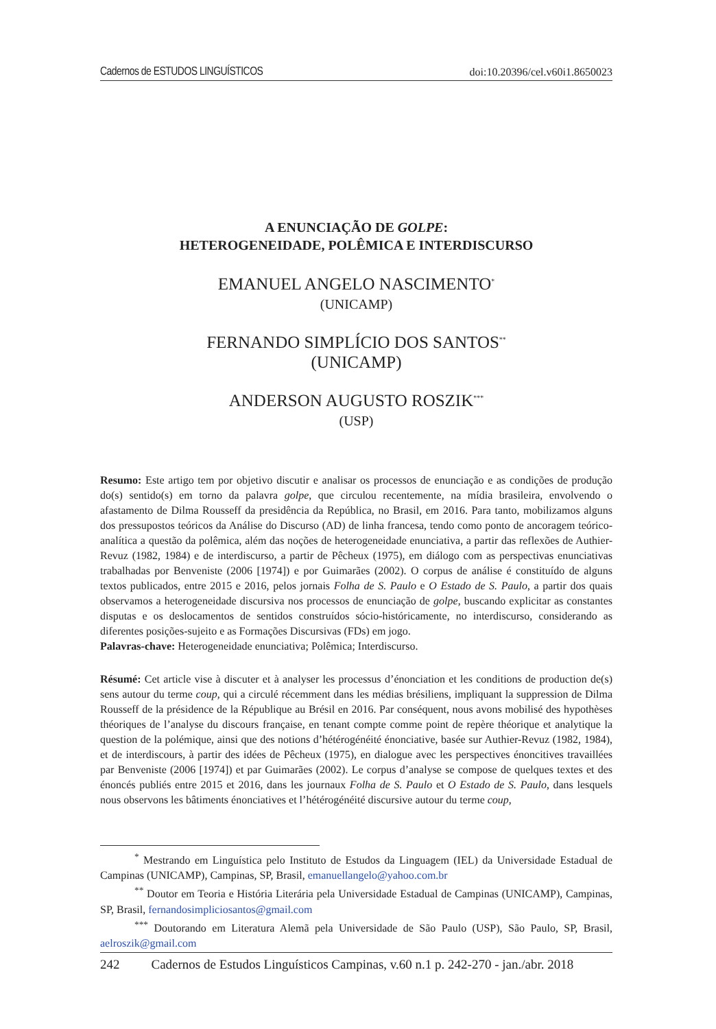Cadernos de ESTUDOS LINGUÍSTICOS doi:10.20396/cel.v60i1.8650023
A ENUNCIAÇÃO DE GOLPE:
HETEROGENEIDADE, POLÊMICA E INTERDISCURSO
EMANUEL ANGELO NASCIMENTO<sup>*</sup>
(UNICAMP)
FERNANDO SIMPLÍCIO DOS SANTOS<sup>**</sup>
(UNICAMP)
ANDERSON AUGUSTO ROSZIK<sup>***</sup>
(USP)
Resumo: Este artigo tem por objetivo discutir e analisar os processos de enunciação e as condições de produção do(s) sentido(s) em torno da palavra golpe, que circulou recentemente, na mídia brasileira, envolvendo o afastamento de Dilma Rousseff da presidência da República, no Brasil, em 2016. Para tanto, mobilizamos alguns dos pressupostos teóricos da Análise do Discurso (AD) de linha francesa, tendo como ponto de ancoragem teórico-analítica a questão da polêmica, além das noções de heterogeneidade enunciativa, a partir das reflexões de Authier-Revuz (1982, 1984) e de interdiscurso, a partir de Pêcheux (1975), em diálogo com as perspectivas enunciativas trabalhadas por Benveniste (2006 [1974]) e por Guimarães (2002). O corpus de análise é constituído de alguns textos publicados, entre 2015 e 2016, pelos jornais Folha de S. Paulo e O Estado de S. Paulo, a partir dos quais observamos a heterogeneidade discursiva nos processos de enunciação de golpe, buscando explicitar as constantes disputas e os deslocamentos de sentidos construídos sócio-histór­icamente, no interdiscurso, considerando as diferentes posições-sujeito e as Formações Discursivas (FDs) em jogo.
Palavras-chave: Heterogeneidade enunciativa; Polêmica; Interdiscurso.
Résumé: Cet article vise à discuter et à analyser les processus d’énonciation et les conditions de production de(s) sens autour du terme coup, qui a circulé récemment dans les médias brésiliens, impliquant la suppression de Dilma Rousseff de la présidence de la République au Brésil en 2016. Par conséquent, nous avons mobilisé des hypothèses théoriques de l’analyse du discours française, en tenant compte comme point de repère théorique et analytique la question de la polémique, ainsi que des notions d’hétérogénéité énonciative, basée sur Authier-Revuz (1982, 1984), et de interdiscours, à partir des idées de Pêcheux (1975), en dialogue avec les perspectives énoncitives travaillées par Benveniste (2006 [1974]) et par Guimarães (2002). Le corpus d’analyse se compose de quelques textes et des énoncés publiés entre 2015 et 2016, dans les journaux Folha de S. Paulo et O Estado de S. Paulo, dans lesquels nous observons les bâtiments énonciatives et l’hétérogénéité discursive autour du terme coup,
<sup>*</sup> Mestrando em Linguística pelo Instituto de Estudos da Linguagem (IEL) da Universidade Estadual de Campinas (UNICAMP), Campinas, SP, Brasil, emanuellangelo@yahoo.com.br
<sup>**</sup> Doutor em Teoria e História Literária pela Universidade Estadual de Campinas (UNICAMP), Campinas, SP, Brasil, fernandosimpliciosantos@gmail.com
<sup>***</sup> Doutorando em Literatura Alemã pela Universidade de São Paulo (USP), São Paulo, SP, Brasil, aelroszik@gmail.com
242 Cadernos de Estudos Linguísticos Campinas, v.60 n.1 p. 242-270 - jan./abr. 2018